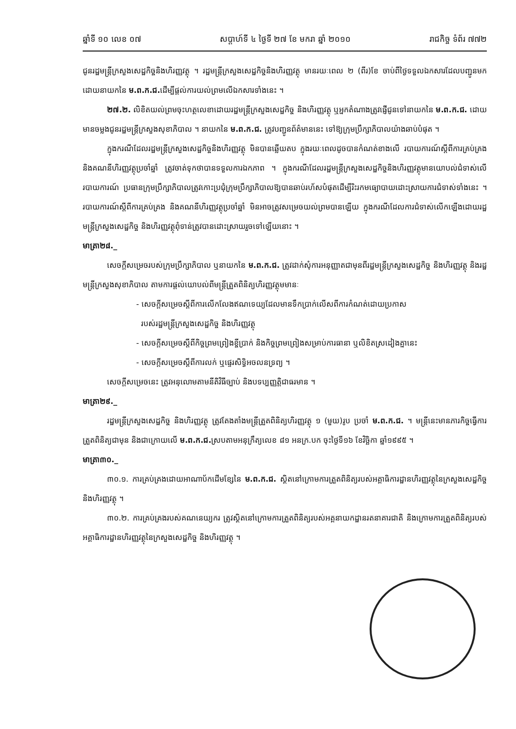ឆ្នាំទី ១០ លេខ ០៧ សប្តាហ៍ទី ៤ ថ្ងៃទី ២៧ ខែ មករា ឆ្នាំ ២០១០ រាជកិច្ច ទំព័រ ៧៧២
ជូនរដ្ឋមន្ត្រីក្រសួងសេដ្ឋកិច្ចនិងហិរញ្ញវត្ថុ ។ រដ្ឋមន្ត្រីក្រសួងសេដ្ឋកិច្ចនិងហិរញ្ញវត្ថុ មានរយៈពេល ២ (ពីរ)ខែ ចាប់ពីថ្ងៃទទួលឯកសារដែលបញ្ជូនមកដោយនាយកនៃ ម.ព.ក.ជ. ដើម្បីផ្តល់ការយល់ព្រមលើឯកសារទាំងនេះ ។
២៧.២. លិខិតយល់ព្រមចុះហត្ថលេខាដោយរដ្ឋមន្ត្រីក្រសួងសេដ្ឋកិច្ច និងហិរញ្ញវត្ថុ ឬអ្នកតំណាងត្រូវផ្ញើជូនទៅនាយកនៃ ម.ព.ក.ជ. ដោយមានចម្លងជូនរដ្ឋមន្ត្រីក្រសួងសុខាភិបាល ។ នាយកនៃ ម.ព.ក.ជ. ត្រូវបញ្ជូនព័ត៌មាននេះ ទៅឱ្យក្រុមប្រឹក្សាភិបាលយ៉ាងឆាប់បំផុត ។
ក្នុងករណីដែលរដ្ឋមន្ត្រីក្រសួងសេដ្ឋកិច្ចនិងហិរញ្ញវត្ថុ មិនបានឆ្លើយតប ក្នុងរយៈពេលដូចបានកំណត់ខាងលើ របាយការណ៍ស្តីពីការគ្រប់គ្រង និងគណនីហិរញ្ញវត្ថុប្រចាំឆ្នាំ ត្រូវចាត់ទុកថាបានទទួលការឯកភាព ។ ក្នុងករណីដែលរដ្ឋមន្ត្រីក្រសួងសេដ្ឋកិច្ចនិងហិរញ្ញវត្ថុមានយោបល់ជំទាស់លើរបាយការណ៍ ប្រធានក្រុមប្រឹក្សាភិបាលត្រូវកោះប្រជុំក្រុមប្រឹក្សាភិបាលឱ្យបានឆាប់រហ័សបំផុតដើម្បីរិះរកមធ្យោបាយដោះស្រាយការជំទាស់ទាំងនេះ ។ របាយការណ៍ស្តីពីការគ្រប់គ្រង និងគណនីហិរញ្ញវត្ថុប្រចាំឆ្នាំ មិនអាចត្រូវសម្រេចយល់ព្រមបានឡើយ ក្នុងករណីដែលការជំទាស់លើកឡើងដោយរដ្ឋមន្ត្រីក្រសួងសេដ្ឋកិច្ច និងហិរញ្ញវត្ថុពុំទាន់ត្រូវបានដោះស្រាយរួចទៅឡើយនោះ ។
មាត្រា២៨._
សេចក្តីសម្រេចរបស់ក្រុមប្រឹក្សាភិបាល ឬនាយកនៃ ម.ព.ក.ជ. ត្រូវដាក់សុំការអនុញ្ញាតជាមុនពីរដ្ឋមន្ត្រីក្រសួងសេដ្ឋកិច្ច និងហិរញ្ញវត្ថុ និងរដ្ឋមន្ត្រីក្រសួងសុខាភិបាល តាមការផ្តល់យោបល់ពីមន្ត្រីត្រួតពិនិត្យហិរញ្ញវត្ថុមមានៈ
- សេចក្តីសម្រេចស្តីពីការលើកលែងឥណទេយ្យដែលមានទឹកប្រាក់លើសពីការកំណត់ដោយប្រកាស
របស់រដ្ឋមន្ត្រីក្រសួងសេដ្ឋកិច្ច និងហិរញ្ញវត្ថុ
- សេចក្តីសម្រេចស្តីពីកិច្ចព្រមព្រៀងខ្ចីប្រាក់ និងកិច្ចព្រមព្រៀងសម្រាប់ការធានា ឬលិខិតស្រដៀងគ្នានេះ
- សេចក្តីសម្រេចស្តីពីការលក់ ឬផ្ទេរសិទ្ធិអចលនទ្រព្យ ។
សេចក្តីសម្រេចនេះ ត្រូវអនុលោមតាមនីតិវិធីច្បាប់ និងបទប្បញ្ញត្តិជាធរមាន ។
មាត្រា២៩._
រដ្ឋមន្ត្រីក្រសួងសេដ្ឋកិច្ច និងហិរញ្ញវត្ថុ ត្រូវតែងតាំងមន្ត្រីត្រួតពិនិត្យហិរញ្ញវត្ថុ ១ (មួយ)រូប ប្រចាំ ម.ព.ក.ជ. ។ មន្ត្រីនេះមានភារកិច្ចធ្វើការត្រួតពិនិត្យជាមុន និងជាក្រោយលើ ម.ព.ក.ជ. ស្របតាមអនុក្រឹត្យលេខ ៨១ អនក្រ.បក ចុះថ្ងៃទី១៦ ខែវិច្ឆិកា ឆ្នាំ១៩៩៥ ។
មាត្រា៣០._
៣០.១. ការគ្រប់គ្រងដោយអាណាប័កដើមខ្សែនៃ ម.ព.ក.ជ. ស្ថិតនៅក្រោមការត្រួតពិនិត្យរបស់អគ្គាធិការដ្ឋានហិរញ្ញវត្ថុនៃក្រសួងសេដ្ឋកិច្ច និងហិរញ្ញវត្ថុ ។
៣០.២. ការគ្រប់គ្រងរបស់គណនេយ្យករ ត្រូវស្ថិតនៅក្រោមការត្រួតពិនិត្យរបស់អគ្គនាយកដ្ឋានរតនាគារជាតិ និងក្រោមការត្រួតពិនិត្យរបស់អគ្គាធិការដ្ឋានហិរញ្ញវត្ថុនៃក្រសួងសេដ្ឋកិច្ច និងហិរញ្ញវត្ថុ ។